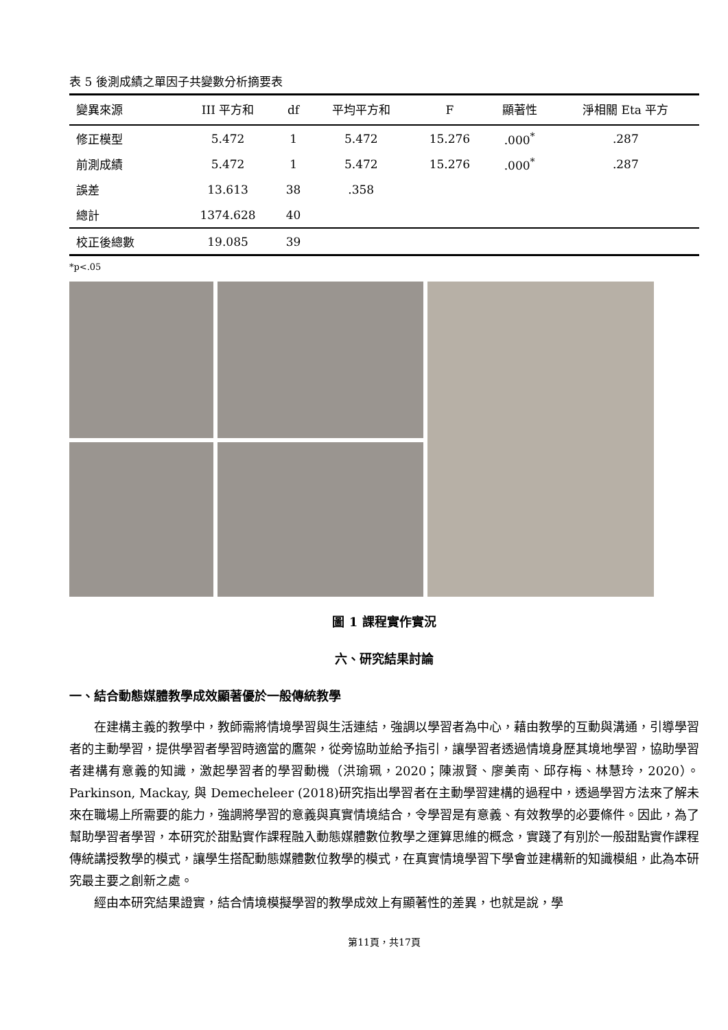表 5 後測成績之單因子共變數分析摘要表
| 變異來源 | III 平方和 | df | 平均平方和 | F | 顯著性 | 淨相關 Eta 平方 |
| --- | --- | --- | --- | --- | --- | --- |
| 修正模型 | 5.472 | 1 | 5.472 | 15.276 | .000<sup>*</sup> | .287 |
| 前測成績 | 5.472 | 1 | 5.472 | 15.276 | .000<sup>*</sup> | .287 |
| 誤差 | 13.613 | 38 | .358 | | | |
| 總計 | 1374.628 | 40 | | | | |
| 校正後總數 | 19.085 | 39 | | | | |
*p<.05
圖 1 課程實作實況
六、研究結果討論
一、結合動態媒體教學成效顯著優於一般傳統教學
在建構主義的教學中，教師需將情境學習與生活連結，強調以學習者為中心，藉由教學的互動與溝通，引導學習者的主動學習，提供學習者學習時適當的鷹架，從旁協助並給予指引，讓學習者透過情境身歷其境地學習，協助學習者建構有意義的知識，激起學習者的學習動機（洪瑜珮，2020；陳淑賢、廖美南、邱存梅、林慧玲，2020）。Parkinson, Mackay, 與 Demecheleer (2018)研究指出學習者在主動學習建構的過程中，透過學習方法來了解未來在職場上所需要的能力，強調將學習的意義與真實情境結合，令學習是有意義、有效教學的必要條件。因此，為了幫助學習者學習，本研究於甜點實作課程融入動態媒體數位教學之運算思維的概念，實踐了有別於一般甜點實作課程傳統講授教學的模式，讓學生搭配動態媒體數位教學的模式，在真實情境學習下學會並建構新的知識模組，此為本研究最主要之創新之處。
經由本研究結果證實，結合情境模擬學習的教學成效上有顯著性的差異，也就是說，學
第11頁，共17頁